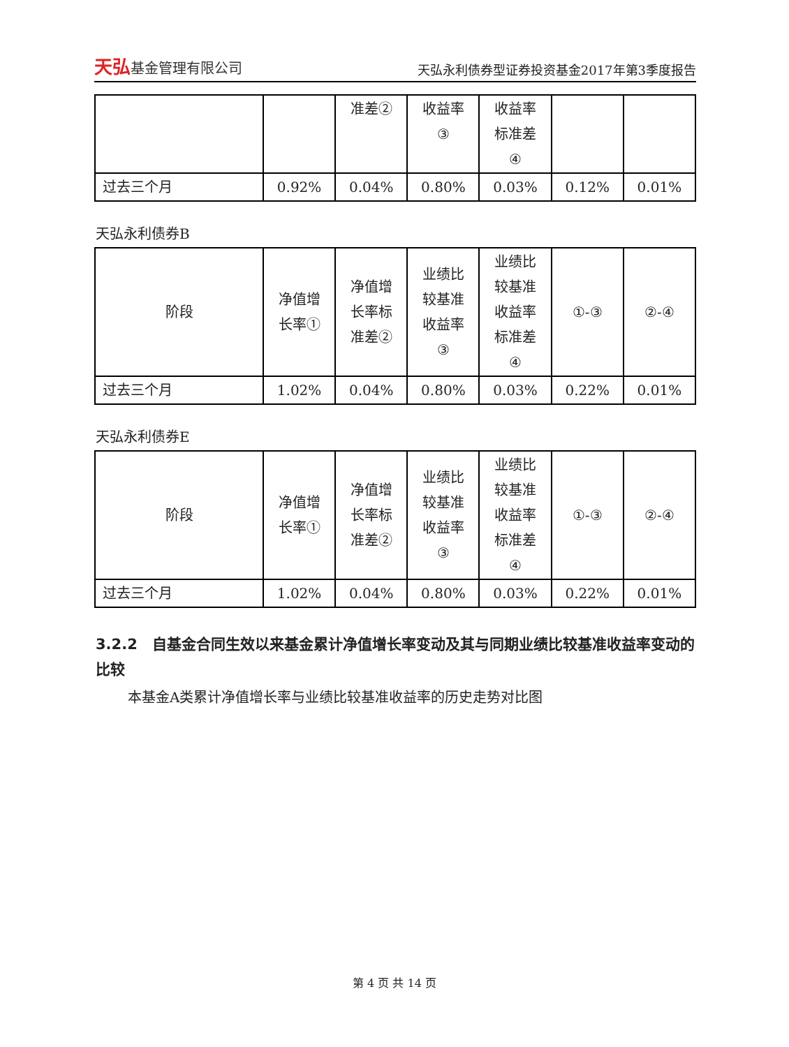天弘基金管理有限公司
天弘永利债券型证券投资基金2017年第3季度报告
| | | 准差② | 收益率 ③ | 收益率 标准差 ④ | | |
| 过去三个月 | 0.92% | 0.04% | 0.80% | 0.03% | 0.12% | 0.01% |
天弘永利债券B
| 阶段 | 净值增 长率① | 净值增 长率标 准差② | 业绩比 较基准 收益率 ③ | 业绩比 较基准 收益率 标准差 ④ | ①-③ | ②-④ |
| 过去三个月 | 1.02% | 0.04% | 0.80% | 0.03% | 0.22% | 0.01% |
天弘永利债券E
| 阶段 | 净值增 长率① | 净值增 长率标 准差② | 业绩比 较基准 收益率 ③ | 业绩比 较基准 收益率 标准差 ④ | ①-③ | ②-④ |
| 过去三个月 | 1.02% | 0.04% | 0.80% | 0.03% | 0.22% | 0.01% |
3.2.2　自基金合同生效以来基金累计净值增长率变动及其与同期业绩比较基准收益率变动的比较
本基金A类累计净值增长率与业绩比较基准收益率的历史走势对比图
第 4 页 共 14 页